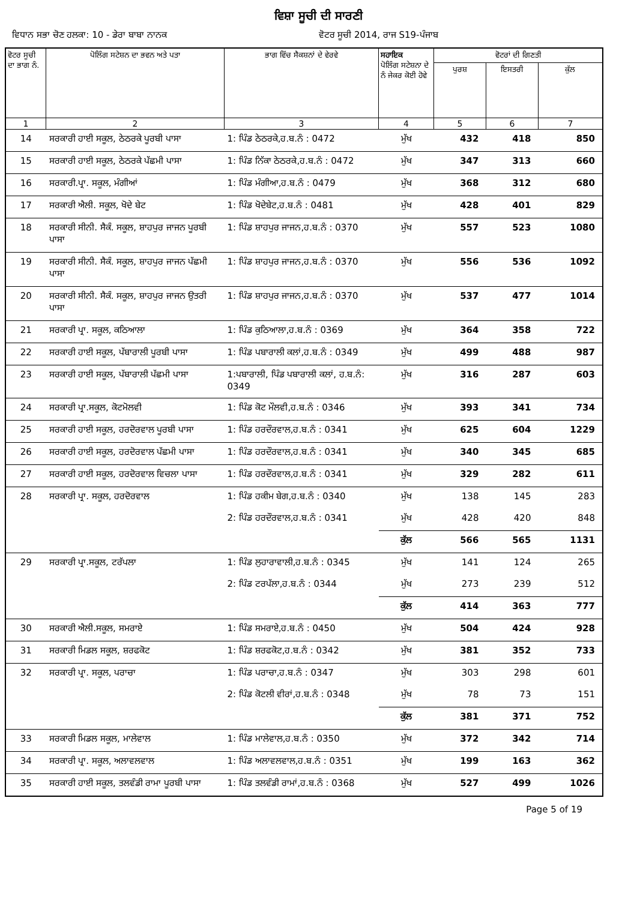ਵਿਸ਼ਾ ਸੂਚੀ ਦੀ ਸਾਰਣੀ
ਵਿਧਾਨ ਸਭਾ ਚੋਣ ਹਲਕਾ: 10 - ਡੇਰਾ ਬਾਬਾ ਨਾਨਕ
ਵੋਟਰ ਸੂਚੀ 2014, ਰਾਜ S19-ਪੰਜਾਬ
| ਵੋਟਰ ਸੂਚੀ ਦਾ ਭਾਗ ਨੰ. | ਪੋਲਿੰਗ ਸਟੇਸ਼ਨ ਦਾ ਭਵਨ ਅਤੇ ਪਤਾ | ਭਾਗ ਵਿੱਚ ਸੈਕਸ਼ਨਾਂ ਦੇ ਵੇਰਵੇ | ਸਹਾਇਕ ਪੋਲਿੰਗ ਸਟੇਸ਼ਨਾ ਦੇ ਨੰ ਜੇਕਰ ਕੋਈ ਹੋਵੇ | ਵੋਟਰਾਂ ਦੀ ਗਿਣਤੀ | | |
| --- | --- | --- | --- | --- | --- | --- |
| | | | | ਪੁਰਸ਼ | ਇਸਤਰੀ | ਕੁੱਲ |
| 1 | 2 | 3 | 4 | 5 | 6 | 7 |
| 14 | ਸਰਕਾਰੀ ਹਾਈ ਸਕੂਲ, ਠੇਠਰਕੇ ਪੂਰਬੀ ਪਾਸਾ | 1: ਪਿੰਡ ਠੇਠਰਕੇ,ਹ.ਬ.ਨੰ : 0472 | ਮੁੱਖ | 432 | 418 | 850 |
| 15 | ਸਰਕਾਰੀ ਹਾਈ ਸਕੂਲ, ਠੇਠਰਕੇ ਪੱਛਮੀ ਪਾਸਾ | 1: ਪਿੰਡ ਨਿੱਕਾ ਠੇਠਰਕੇ,ਹ.ਬ.ਨੰ : 0472 | ਮੁੱਖ | 347 | 313 | 660 |
| 16 | ਸਰਕਾਰੀ.ਪ੍ਰਾ. ਸਕੂਲ, ਮੰਗੀਆਂ | 1: ਪਿੰਡ ਮੰਗੀਆ,ਹ.ਬ.ਨੰ : 0479 | ਮੁੱਖ | 368 | 312 | 680 |
| 17 | ਸਰਕਾਰੀ ਐਲੀ. ਸਕੂਲ, ਖੋਦੇ ਬੇਟ | 1: ਪਿੰਡ ਖੋਦੇਬੇਟ,ਹ.ਬ.ਨੰ : 0481 | ਮੁੱਖ | 428 | 401 | 829 |
| 18 | ਸਰਕਾਰੀ ਸੀਨੀ. ਸੈਕੰ. ਸਕੂਲ, ਸ਼ਾਹਪੁਰ ਜਾਜਨ ਪੂਰਬੀ ਪਾਸਾ | 1: ਪਿੰਡ ਸ਼ਾਹਪੁਰ ਜਾਜਨ,ਹ.ਬ.ਨੰ : 0370 | ਮੁੱਖ | 557 | 523 | 1080 |
| 19 | ਸਰਕਾਰੀ ਸੀਨੀ. ਸੈਕੰ. ਸਕੂਲ, ਸ਼ਾਹਪੁਰ ਜਾਜਨ ਪੱਛਮੀ ਪਾਸਾ | 1: ਪਿੰਡ ਸ਼ਾਹਪੁਰ ਜਾਜਨ,ਹ.ਬ.ਨੰ : 0370 | ਮੁੱਖ | 556 | 536 | 1092 |
| 20 | ਸਰਕਾਰੀ ਸੀਨੀ. ਸੈਕੰ. ਸਕੂਲ, ਸ਼ਾਹਪੁਰ ਜਾਜਨ ਉਤਰੀ ਪਾਸਾ | 1: ਪਿੰਡ ਸ਼ਾਹਪੁਰ ਜਾਜਨ,ਹ.ਬ.ਨੰ : 0370 | ਮੁੱਖ | 537 | 477 | 1014 |
| 21 | ਸਰਕਾਰੀ ਪ੍ਰਾ. ਸਕੂਲ, ਕਠਿਆਲਾ | 1: ਪਿੰਡ ਕੁਠਿਆਲਾ,ਹ.ਬ.ਨੰ : 0369 | ਮੁੱਖ | 364 | 358 | 722 |
| 22 | ਸਰਕਾਰੀ ਹਾਈ ਸਕੂਲ, ਪੱਬਾਰਾਲੀ ਪੂਰਬੀ ਪਾਸਾ | 1: ਪਿੰਡ ਪਬਾਰਾਲੀ ਕਲਾਂ,ਹ.ਬ.ਨੰ : 0349 | ਮੁੱਖ | 499 | 488 | 987 |
| 23 | ਸਰਕਾਰੀ ਹਾਈ ਸਕੂਲ, ਪੱਬਾਰਾਲੀ ਪੱਛਮੀ ਪਾਸਾ | 1:ਪਬਾਰਾਲੀ, ਪਿੰਡ ਪਬਾਰਾਲੀ ਕਲਾਂ, ਹ.ਬ.ਨੰ: 0349 | ਮੁੱਖ | 316 | 287 | 603 |
| 24 | ਸਰਕਾਰੀ ਪ੍ਰਾ.ਸਕੂਲ, ਕੋਟਮੋਲਵੀ | 1: ਪਿੰਡ ਕੋਟ ਮੌਲਵੀ,ਹ.ਬ.ਨੰ : 0346 | ਮੁੱਖ | 393 | 341 | 734 |
| 25 | ਸਰਕਾਰੀ ਹਾਈ ਸਕੂਲ, ਹਰਦੋਰਵਾਲ ਪੂਰਬੀ ਪਾਸਾ | 1: ਪਿੰਡ ਹਰਦੌਰਵਾਲ,ਹ.ਬ.ਨੰ : 0341 | ਮੁੱਖ | 625 | 604 | 1229 |
| 26 | ਸਰਕਾਰੀ ਹਾਈ ਸਕੂਲ, ਹਰਦੋਰਵਾਲ ਪੱਛਮੀ ਪਾਸਾ | 1: ਪਿੰਡ ਹਰਦੌਰਵਾਲ,ਹ.ਬ.ਨੰ : 0341 | ਮੁੱਖ | 340 | 345 | 685 |
| 27 | ਸਰਕਾਰੀ ਹਾਈ ਸਕੂਲ, ਹਰਦੋਰਵਾਲ ਵਿਚਲਾ ਪਾਸਾ | 1: ਪਿੰਡ ਹਰਦੌਰਵਾਲ,ਹ.ਬ.ਨੰ : 0341 | ਮੁੱਖ | 329 | 282 | 611 |
| 28 | ਸਰਕਾਰੀ ਪ੍ਰਾ. ਸਕੂਲ, ਹਰਦੋਰਵਾਲ | 1: ਪਿੰਡ ਹਕੀਮ ਬੇਗ,ਹ.ਬ.ਨੰ : 0340 | ਮੁੱਖ | 138 | 145 | 283 |
| | | 2: ਪਿੰਡ ਹਰਦੌਰਵਾਲ,ਹ.ਬ.ਨੰ : 0341 | ਮੁੱਖ | 428 | 420 | 848 |
| | | | ਕੁੱਲ | 566 | 565 | 1131 |
| 29 | ਸਰਕਾਰੀ ਪ੍ਰਾ.ਸਕੂਲ, ਟਰੱਪਲਾ | 1: ਪਿੰਡ ਲੁਹਾਰਾਵਾਲੀ,ਹ.ਬ.ਨੰ : 0345 | ਮੁੱਖ | 141 | 124 | 265 |
| | | 2: ਪਿੰਡ ਟਰਪੱਲਾ,ਹ.ਬ.ਨੰ : 0344 | ਮੁੱਖ | 273 | 239 | 512 |
| | | | ਕੁੱਲ | 414 | 363 | 777 |
| 30 | ਸਰਕਾਰੀ ਐਲੀ.ਸਕੂਲ, ਸਮਰਾਏ | 1: ਪਿੰਡ ਸਮਰਾਏ,ਹ.ਬ.ਨੰ : 0450 | ਮੁੱਖ | 504 | 424 | 928 |
| 31 | ਸਰਕਾਰੀ ਮਿਡਲ ਸਕੂਲ, ਸ਼ਰਫਕੋਟ | 1: ਪਿੰਡ ਸ਼ਰਫਕੋਟ,ਹ.ਬ.ਨੰ : 0342 | ਮੁੱਖ | 381 | 352 | 733 |
| 32 | ਸਰਕਾਰੀ ਪ੍ਰਾ. ਸਕੂਲ, ਪਰਾਚਾ | 1: ਪਿੰਡ ਪਰਾਚਾ,ਹ.ਬ.ਨੰ : 0347 | ਮੁੱਖ | 303 | 298 | 601 |
| | | 2: ਪਿੰਡ ਕੋਟਲੀ ਵੀਰਾਂ,ਹ.ਬ.ਨੰ : 0348 | ਮੁੱਖ | 78 | 73 | 151 |
| | | | ਕੁੱਲ | 381 | 371 | 752 |
| 33 | ਸਰਕਾਰੀ ਮਿਡਲ ਸਕੂਲ, ਮਾਲੇਵਾਲ | 1: ਪਿੰਡ ਮਾਲੇਵਾਲ,ਹ.ਬ.ਨੰ : 0350 | ਮੁੱਖ | 372 | 342 | 714 |
| 34 | ਸਰਕਾਰੀ ਪ੍ਰਾ. ਸਕੂਲ, ਅਲਾਵਲਵਾਲ | 1: ਪਿੰਡ ਅਲਾਵਲਵਾਲ,ਹ.ਬ.ਨੰ : 0351 | ਮੁੱਖ | 199 | 163 | 362 |
| 35 | ਸਰਕਾਰੀ ਹਾਈ ਸਕੂਲ, ਤਲਵੰਡੀ ਰਾਮਾ ਪੂਰਬੀ ਪਾਸਾ | 1: ਪਿੰਡ ਤਲਵੰਡੀ ਰਾਮਾਂ,ਹ.ਬ.ਨੰ : 0368 | ਮੁੱਖ | 527 | 499 | 1026 |
Page 5 of 19